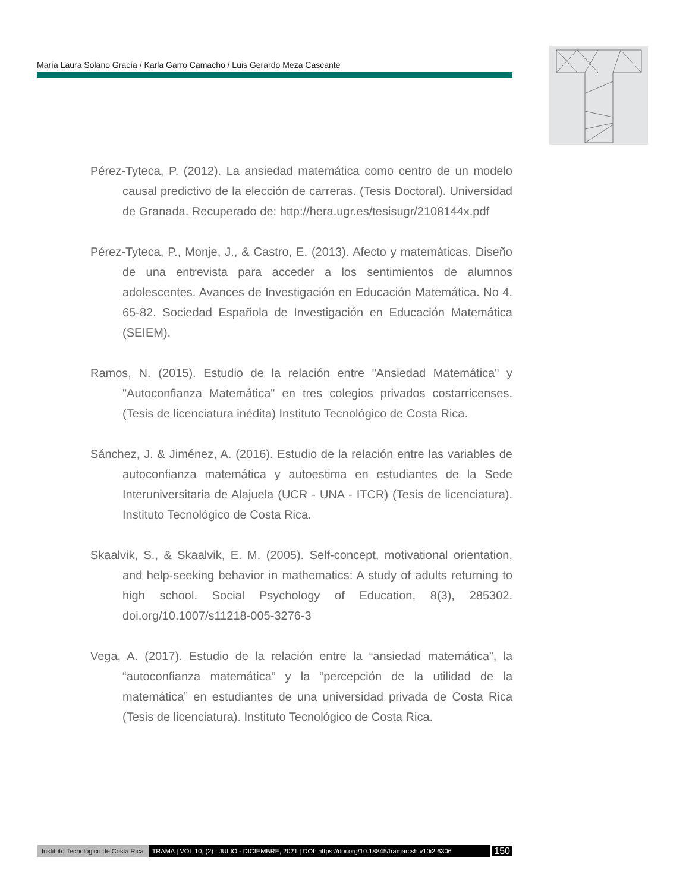María Laura Solano Gracía / Karla Garro Camacho / Luis Gerardo Meza Cascante
Pérez-Tyteca, P. (2012). La ansiedad matemática como centro de un modelo causal predictivo de la elección de carreras. (Tesis Doctoral). Universidad de Granada. Recuperado de: http://hera.ugr.es/tesisugr/2108144x.pdf
Pérez-Tyteca, P., Monje, J., & Castro, E. (2013). Afecto y matemáticas. Diseño de una entrevista para acceder a los sentimientos de alumnos adolescentes. Avances de Investigación en Educación Matemática. No 4. 65-82. Sociedad Española de Investigación en Educación Matemática (SEIEM).
Ramos, N. (2015). Estudio de la relación entre "Ansiedad Matemática" y "Autoconfianza Matemática" en tres colegios privados costarricenses. (Tesis de licenciatura inédita) Instituto Tecnológico de Costa Rica.
Sánchez, J. & Jiménez, A. (2016). Estudio de la relación entre las variables de autoconfianza matemática y autoestima en estudiantes de la Sede Interuniversitaria de Alajuela (UCR - UNA - ITCR) (Tesis de licenciatura). Instituto Tecnológico de Costa Rica.
Skaalvik, S., & Skaalvik, E. M. (2005). Self-concept, motivational orientation, and help-seeking behavior in mathematics: A study of adults returning to high school. Social Psychology of Education, 8(3), 285302. doi.org/10.1007/s11218-005-3276-3
Vega, A. (2017). Estudio de la relación entre la “ansiedad matemática”, la “autoconfianza matemática” y la “percepción de la utilidad de la matemática” en estudiantes de una universidad privada de Costa Rica (Tesis de licenciatura). Instituto Tecnológico de Costa Rica.
Instituto Tecnológico de Costa Rica TRAMA | VOL 10, (2) | JULIO - DICIEMBRE, 2021 | DOI: https://doi.org/10.18845/tramarcsh.v10i2.6306 150